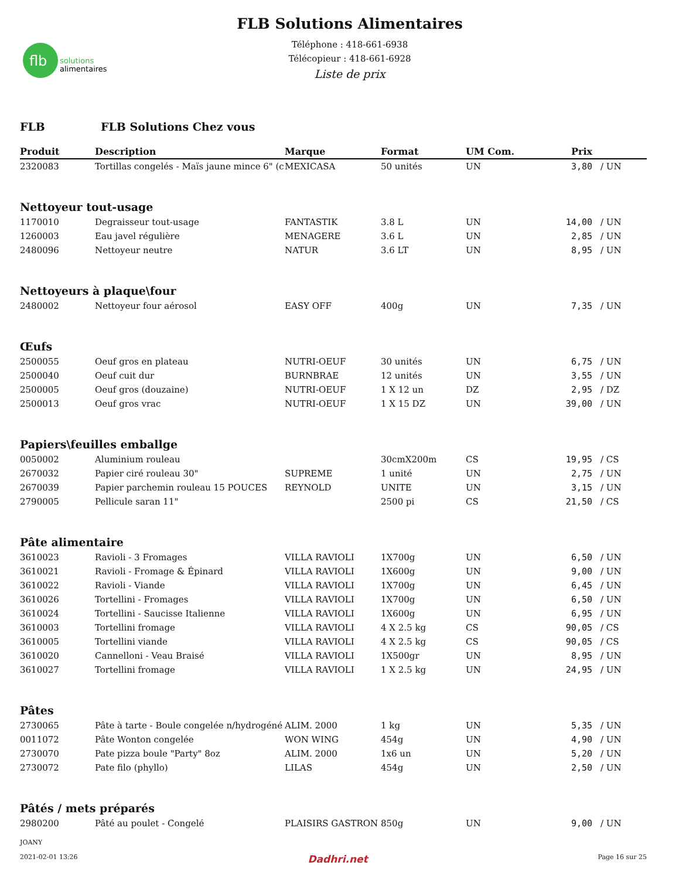flb
solutions
alimentaires
FLB Solutions Alimentaires
Téléphone : 418-661-6938
Télécopieur : 418-661-6928
Liste de prix
FLB FLB Solutions Chez vous
| Produit | Description | Marque | Format | UM Com. | Prix | |
| --- | --- | --- | --- | --- | --- | --- |
| 2320083 | Tortillas congelés - Maïs jaune mince 6" (c | MEXICASA | 50 unités | UN | 3,80 | / UN |
| Nettoyeur tout-usage | | | | | | |
| 1170010 | Degraisseur tout-usage | FANTASTIK | 3.8 L | UN | 14,00 | / UN |
| 1260003 | Eau javel régulière | MENAGERE | 3.6 L | UN | 2,85 | / UN |
| 2480096 | Nettoyeur neutre | NATUR | 3.6 LT | UN | 8,95 | / UN |
| Nettoyeurs à plaque\four | | | | | | |
| 2480002 | Nettoyeur four aérosol | EASY OFF | 400g | UN | 7,35 | / UN |
| Œufs | | | | | | |
| 2500055 | Oeuf gros en plateau | NUTRI-OEUF | 30 unités | UN | 6,75 | / UN |
| 2500040 | Oeuf cuit dur | BURNBRAE | 12 unités | UN | 3,55 | / UN |
| 2500005 | Oeuf gros (douzaine) | NUTRI-OEUF | 1 X 12 un | DZ | 2,95 | / DZ |
| 2500013 | Oeuf gros vrac | NUTRI-OEUF | 1 X 15 DZ | UN | 39,00 | / UN |
| Papiers\feuilles emballge | | | | | | |
| 0050002 | Aluminium rouleau | | 30cmX200m | CS | 19,95 | / CS |
| 2670032 | Papier ciré rouleau 30" | SUPREME | 1 unité | UN | 2,75 | / UN |
| 2670039 | Papier parchemin rouleau 15 POUCES | REYNOLD | UNITE | UN | 3,15 | / UN |
| 2790005 | Pellicule saran 11" | | 2500 pi | CS | 21,50 | / CS |
| Pâte alimentaire | | | | | | |
| 3610023 | Ravioli - 3 Fromages | VILLA RAVIOLI | 1X700g | UN | 6,50 | / UN |
| 3610021 | Ravioli - Fromage & Épinard | VILLA RAVIOLI | 1X600g | UN | 9,00 | / UN |
| 3610022 | Ravioli - Viande | VILLA RAVIOLI | 1X700g | UN | 6,45 | / UN |
| 3610026 | Tortellini - Fromages | VILLA RAVIOLI | 1X700g | UN | 6,50 | / UN |
| 3610024 | Tortellini - Saucisse Italienne | VILLA RAVIOLI | 1X600g | UN | 6,95 | / UN |
| 3610003 | Tortellini fromage | VILLA RAVIOLI | 4 X 2.5 kg | CS | 90,05 | / CS |
| 3610005 | Tortellini viande | VILLA RAVIOLI | 4 X 2.5 kg | CS | 90,05 | / CS |
| 3610020 | Cannelloni - Veau Braisé | VILLA RAVIOLI | 1X500gr | UN | 8,95 | / UN |
| 3610027 | Tortellini fromage | VILLA RAVIOLI | 1 X 2.5 kg | UN | 24,95 | / UN |
| Pâtes | | | | | | |
| 2730065 | Pâte à tarte - Boule congelée n/hydrogéné | ALIM. 2000 | 1 kg | UN | 5,35 | / UN |
| 0011072 | Pâte Wonton congelée | WON WING | 454g | UN | 4,90 | / UN |
| 2730070 | Pate pizza boule "Party" 8oz | ALIM. 2000 | 1x6 un | UN | 5,20 | / UN |
| 2730072 | Pate filo (phyllo) | LILAS | 454g | UN | 2,50 | / UN |
| Pâtés / mets préparés | | | | | | |
| 2980200 | Pâté au poulet - Congelé | PLAISIRS GASTRON | 850g | UN | 9,00 | / UN |
JOANY
2021-02-01 13:26 Dadhri.net Page 16 sur 25